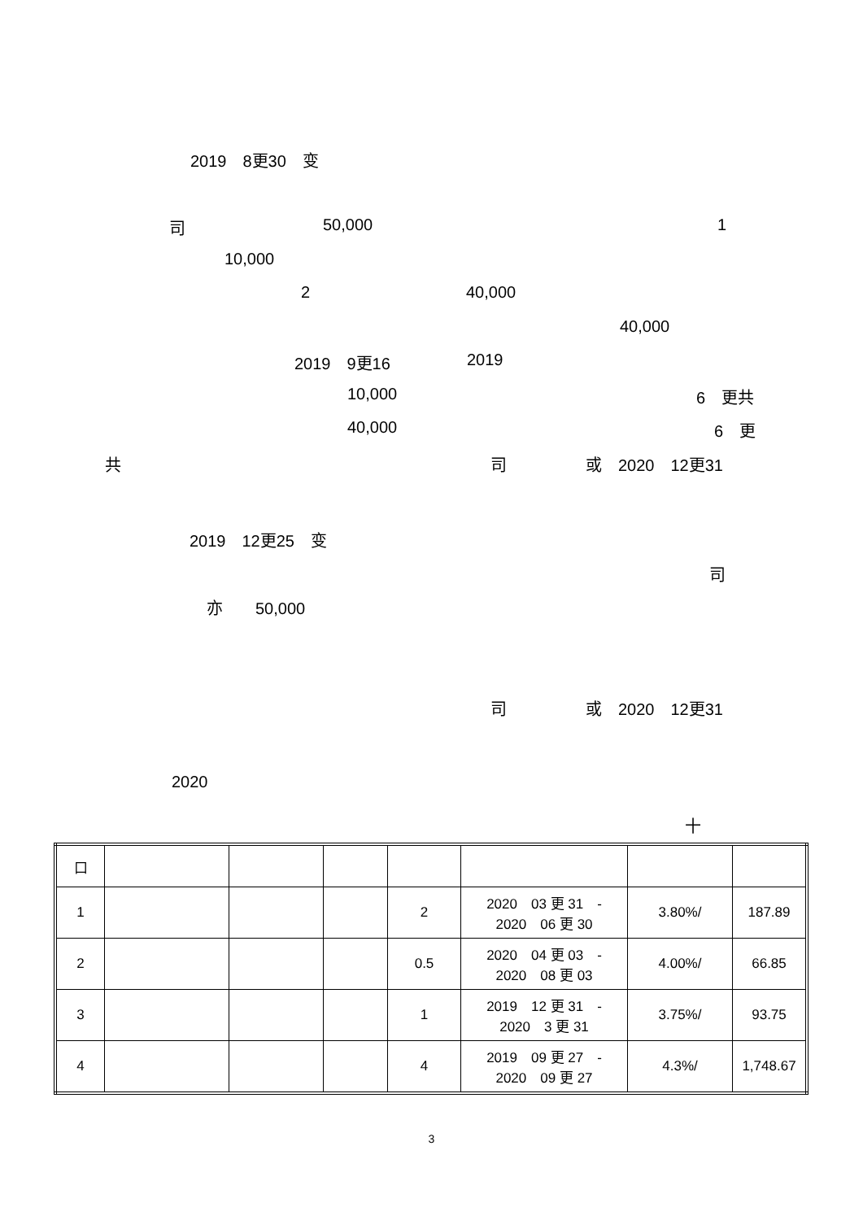2019　8更30　变
司 50,000 1
10,000
2 40,000
40,000
2019　9更16 2019
10,000 6　更共
40,000 6　更
共 司 或　2020　12更31
2019　12更25　变
司
亦　　50,000
司 或　2020　12更31
2020
十
| 口 | | | | | | | |
| 1 | | | | 2 | 2020 03 更 31 - 2020 06 更 30 | 3.80%/ | 187.89 |
| 2 | | | | 0.5 | 2020 04 更 03 - 2020 08 更 03 | 4.00%/ | 66.85 |
| 3 | | | | 1 | 2019 12 更 31 - 2020 3 更 31 | 3.75%/ | 93.75 |
| 4 | | | | 4 | 2019 09 更 27 - 2020 09 更 27 | 4.3%/ | 1,748.67 |
3